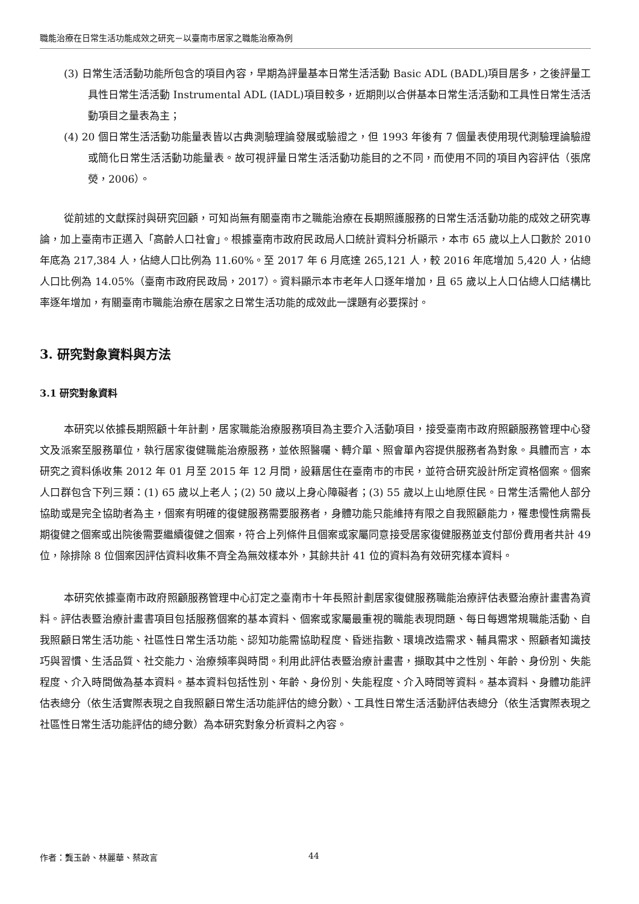職能治療在日常生活功能成效之研究－以臺南市居家之職能治療為例
(3) 日常生活活動功能所包含的項目內容，早期為評量基本日常生活活動 Basic ADL (BADL)項目居多，之後評量工具性日常生活活動 Instrumental ADL (IADL)項目較多，近期則以合併基本日常生活活動和工具性日常生活活動項目之量表為主；
(4) 20 個日常生活活動功能量表皆以古典測驗理論發展或驗證之，但 1993 年後有 7 個量表使用現代測驗理論驗證或簡化日常生活活動功能量表。故可視評量日常生活活動功能目的之不同，而使用不同的項目內容評估（張席熒，2006）。
從前述的文獻探討與研究回顧，可知尚無有關臺南市之職能治療在長期照護服務的日常生活活動功能的成效之研究專論，加上臺南市正邁入「高齡人口社會」。根據臺南市政府民政局人口統計資料分析顯示，本市 65 歲以上人口數於 2010 年底為 217,384 人，佔總人口比例為 11.60%。至 2017 年 6 月底達 265,121 人，較 2016 年底增加 5,420 人，佔總人口比例為 14.05%（臺南市政府民政局，2017）。資料顯示本市老年人口逐年增加，且 65 歲以上人口佔總人口結構比率逐年增加，有關臺南市職能治療在居家之日常生活功能的成效此一課題有必要探討。
3. 研究對象資料與方法
3.1 研究對象資料
本研究以依據長期照顧十年計劃，居家職能治療服務項目為主要介入活動項目，接受臺南市政府照顧服務管理中心發文及派案至服務單位，執行居家復健職能治療服務，並依照醫囑、轉介單、照會單內容提供服務者為對象。具體而言，本研究之資料係收集 2012 年 01 月至 2015 年 12 月間，設籍居住在臺南市的市民，並符合研究設計所定資格個案。個案人口群包含下列三類：(1) 65 歲以上老人；(2) 50 歲以上身心障礙者；(3) 55 歲以上山地原住民。日常生活需他人部分協助或是完全協助者為主，個案有明確的復健服務需要服務者，身體功能只能維持有限之自我照顧能力，罹患慢性病需長期復健之個案或出院後需要繼續復健之個案，符合上列條件且個案或家屬同意接受居家復健服務並支付部份費用者共計 49 位，除排除 8 位個案因評估資料收集不齊全為無效樣本外，其餘共計 41 位的資料為有效研究樣本資料。
本研究依據臺南市政府照顧服務管理中心訂定之臺南市十年長照計劃居家復健服務職能治療評估表暨治療計畫書為資料。評估表暨治療計畫書項目包括服務個案的基本資料、個案或家屬最重視的職能表現問題、每日每週常規職能活動、自我照顧日常生活功能、社區性日常生活功能、認知功能需協助程度、昏迷指數、環境改造需求、輔具需求、照顧者知識技巧與習慣、生活品質、社交能力、治療頻率與時間。利用此評估表暨治療計畫書，擷取其中之性別、年齡、身份別、失能程度、介入時間做為基本資料。基本資料包括性別、年齡、身份別、失能程度、介入時間等資料。基本資料、身體功能評估表總分（依生活實際表現之自我照顧日常生活功能評估的總分數）、工具性日常生活活動評估表總分（依生活實際表現之社區性日常生活功能評估的總分數）為本研究對象分析資料之內容。
作者：龔玉齡、林麗華、蔡政言 44